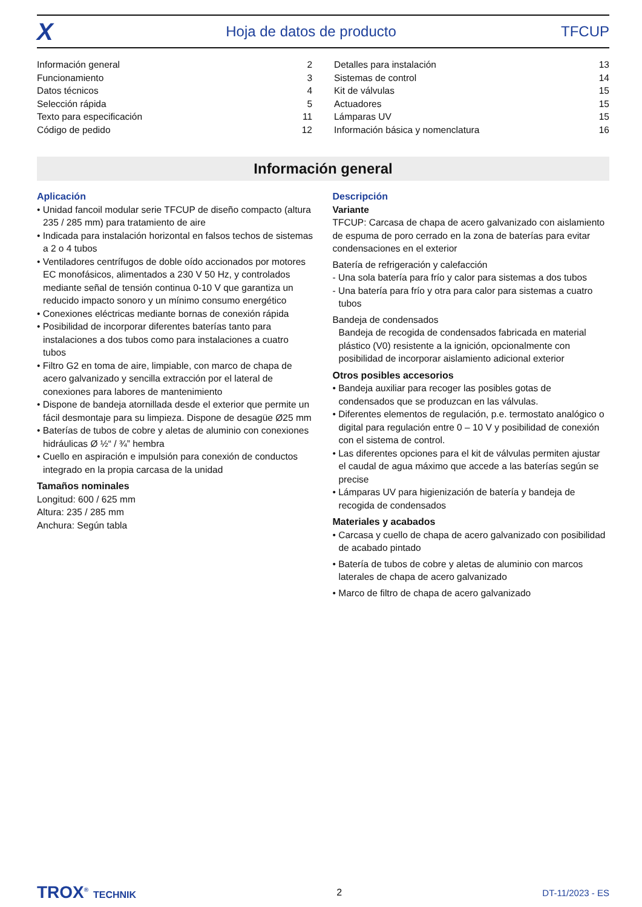X Hoja de datos de producto TFCUP
| Información general | 2 |
| Funcionamiento | 3 |
| Datos técnicos | 4 |
| Selección rápida | 5 |
| Texto para especificación | 11 |
| Código de pedido | 12 |
| Detalles para instalación | 13 |
| Sistemas de control | 14 |
| Kit de válvulas | 15 |
| Actuadores | 15 |
| Lámparas UV | 15 |
| Información básica y nomenclatura | 16 |
Información general
Aplicación
• Unidad fancoil modular serie TFCUP de diseño compacto (altura 235 / 285 mm) para tratamiento de aire
• Indicada para instalación horizontal en falsos techos de sistemas a 2 o 4 tubos
• Ventiladores centrífugos de doble oído accionados por motores EC monofásicos, alimentados a 230 V 50 Hz, y controlados mediante señal de tensión continua 0-10 V que garantiza un reducido impacto sonoro y un mínimo consumo energético
• Conexiones eléctricas mediante bornas de conexión rápida
• Posibilidad de incorporar diferentes baterías tanto para instalaciones a dos tubos como para instalaciones a cuatro tubos
• Filtro G2 en toma de aire, limpiable, con marco de chapa de acero galvanizado y sencilla extracción por el lateral de conexiones para labores de mantenimiento
• Dispone de bandeja atornillada desde el exterior que permite un fácil desmontaje para su limpieza. Dispone de desagüe Ø25 mm
• Baterías de tubos de cobre y aletas de aluminio con conexiones hidráulicas Ø ½“ / ¾” hembra
• Cuello en aspiración e impulsión para conexión de conductos integrado en la propia carcasa de la unidad
Tamaños nominales
Longitud: 600 / 625 mm
Altura: 235 / 285 mm
Anchura: Según tabla
Descripción
Variante
TFCUP: Carcasa de chapa de acero galvanizado con aislamiento de espuma de poro cerrado en la zona de baterías para evitar condensaciones en el exterior
Batería de refrigeración y calefacción
- Una sola batería para frío y calor para sistemas a dos tubos
- Una batería para frío y otra para calor para sistemas a cuatro tubos
Bandeja de condensados
Bandeja de recogida de condensados fabricada en material plástico (V0) resistente a la ignición, opcionalmente con posibilidad de incorporar aislamiento adicional exterior
Otros posibles accesorios
• Bandeja auxiliar para recoger las posibles gotas de condensados que se produzcan en las válvulas.
• Diferentes elementos de regulación, p.e. termostato analógico o digital para regulación entre 0 – 10 V y posibilidad de conexión con el sistema de control.
• Las diferentes opciones para el kit de válvulas permiten ajustar el caudal de agua máximo que accede a las baterías según se precise
• Lámparas UV para higienización de batería y bandeja de recogida de condensados
Materiales y acabados
• Carcasa y cuello de chapa de acero galvanizado con posibilidad de acabado pintado
• Batería de tubos de cobre y aletas de aluminio con marcos laterales de chapa de acero galvanizado
• Marco de filtro de chapa de acero galvanizado
TROX<sup>®</sup> TECHNIK 2 DT-11/2023 - ES